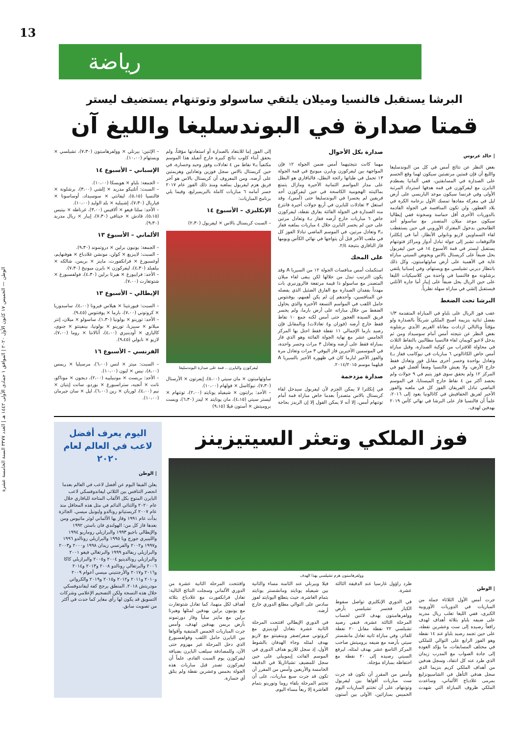13
رياضة
الوطن — الخميس ١٧ كانون الأول ٢٠٢٠ | الموافق ١ جمادى الأولى ١٤٤٢ هـ | العدد ٣٣٧٧ السنة الخامسة عشرة
البرشا يستقبل فالنسيا وميلان يلتقي ساسولو وتوتنهام يستضيف ليستر
قمتا صدارة في البوندسليغا والليغ آن
| خالد عرنوس
بغض النظر عن نتائج أمس في كل من البوندسليغا والليغ أن فإن قمتين مرتقبتين سيكون لهما وقع الحسم على الصدارة في المسابقتين، ففي ألمانيا يصطدم البايرن مع ليفركوزن في قمة هدفها استرداد المرتبة الأولى وفي فرنسا سيكون موعد الباريسي على أرض ليل في معركة مفادها تمسك الأول بزعامة الكرة في بلاد العطور، ولن تكون المنافسة في الجولة القادمة بالدوريات الأخرى أقل حماسة وسخونة ففي إيطاليا سيكون موعد ميلان المتصدر مع ساسولو أحد الطامحين بدخول المعترك الأوروبي في حين يستقطب لقاء السماويين لازيو ونابولي الأنظار، أما في إنكلترا فالتوقعات تشير إلى جولة تبادل أدوار ومراكز فتوتنهام يستقبل ليستر في قمة الأسبوع ١٤ في حين ليفربول يحل ضيفاً على كريستال بالاس ويخوض السيتي مباراة غاية في الأهمية على أرض ساوثهامبتون، وكل ذلك بانتظار ديربي تشيلسي مع ويستهام، وفي إسبانيا يلتقي برشلونة مع فالنسيا في واحدة من كلاسيكيات الليغا على حين الريال يحل ضيفاً على إيبار أما جاره الأتلتي فيستقبل إلشي في مباراة سهلة نظرياً.
البرشا تحت الضغط
عقب فوز الريال على بلباو في المباراة المتقدمة ١/٣ بفضل ثنائية بنزيمة أصبح الملكي شريكاً بالصدارة ولو مؤقتاً وبالتالي ازدادت معاناة الغريم الأبدي برشلونة بغض النظر عن نتيجته أمس أمام سوسيداد ومن ثم يدخل لاعبو كويمان لقاء فالنسيا مطالبين بالنقاط الثلاث في محاولة للاقتراب من كوكبة الصدارة، وقبل مباراة أمس خاض الكاتالوني ٦ مباريات في نيوكامب ففاز بـ٤ وتعادل بواحدة وخسر أخرى مقابل فوز وتعادل فقط خارج الأرض، ولا يعيش فالنسيا وضعاً أفضل فهو في المركز ١٢ ولم يحقق سوى فوز يتيم في ٩ جولات ولم يحصد أكثر من ٤ نقاط خارج الميستايا، في الموسم الماضي تبادل الفريقان الفوز كل في ملعبه والفوز الأخير لفريق الخفافيش في كاتالونيا يعود إلى ٢٠١٦، علماً أن فالنسيا فاز على البرشا في نهائي كأس ٢٠١٩ بهدفين لهدف.
صدارة بكل الأحوال
مهما كانت نتيجتيهما أمس ضمن الجولة ١٢ فإن المواجهة بين ليفركوزن وبايرن ميونيخ في قمة الجولة ١٣ تحمل في طياتها رائحة البطل، فالبافاري هو البطل على مدار المواسم الثمانية الأخيرة ومازال يتمتع بماكينته الهجومية الكاسحة في حين ليفركوزن أحد فريقين لم يخسرا في البوندسليغا حتى (أمس)، وقد استغل ٣ تعادلات للبايرن في أربع جولات أخيرة فانتزع منه الصدارة في الجولة الفائتة بفارق نقطة، ليفركوزن خاض ٦ مباريات خارج أرضه ففاز بـ٤ وتعادل مرتين على حين لم يخسر البايرن خلال ٤ مباريات بملعبه ففاز بـ٣ وتعادل مرتين، في الموسم الماضي تبادلا الفوز كل في ملعب الآخر قبل أن يتواجها في نهائي الكأس ويومها فاز البافاري بنتيجة ٢/٤.
على المحك
استكملت أمس منافسات الجولة ١٢ من السيريا A وقد يكون الترتيب تبدل من خلالها لكن يبقى لقاء ميلان المتصدر مع ساسولو ذا قيمة مرتفعة فالروزنيري بات مهدداً بفقدان الصدارة مع الفارق الضئيل الذي يفصله عن المنافسين، وأحدهم إن لم يكن أهمهم، يوفنتوس حامل اللقب في المواسم التسعة الأخيرة والذي يحاول الضغط من خلال مباراته على أرض بارما، ولم يخسر فريق السيدة العجوز حتى أمس لكنه جمع ١٠ نقاط فقط خارج أرضه (فوزان و٤ تعادلات) وبالمقابل فإن رصيد بارما الإجمالي ١١ نقطة فقط احتل بها المركز الخامس عشر مع نهاية الجولة الفائتة وهو الذي فاز بمباراة فقط على أرضه وتعادل ٣ مرات وخسر واحدة، في الموسمين الأخيرين فاز اليوفي ٣ مرات وتعادل مرة والفوز الأخير لبارما كان في ظهوره الأخير بالسيريا A قبلهما موسم ٢٠١٤/٢٠١٥.
صدارة مزدحمة
في إنكلترا لا يمكن الجزم لأن ليفربول سيدخل لقاء كريستال بالاس متصدراً بعدما خاض مباراة قمة أمام توتنهام أمس، إلا أنه لا يمكن القول إلا إن الريدز بحاجة إلى الفوز إما للابتعاد بالصدارة أو استعادتها مؤقتاً، ولم يحقق أبناء كلوب نتائج كبيرة خارج أنفيلد هذا الموسم مكتفياً بـ٧ نقاط من ٤ تعادلات وفوز وحيد وخسارة، في حين كريستال بالاس سجل فوزين وتعادلين وهزيمتين على أرضه، ومن المعروف أن كريستال بالاس هو آخر فريق هزم ليفربول بملعبه ومنذ ذلك الفوز عام ٢٠١٧ خسر أمامه ٦ مباريات كاملة بالبريميرليغ، وفيما يلي برنامج المباريات:
الإنكليزي – الأسبوع ١٤
– السبت كريستال بالاس × ليفربول (٢،٣٠)
ليفركوزن والبايرن .. قمة على صدارة البوندسليغا
ساوثهامبتون × مان سيتي (٥،٠٠)، إيفرتون × الأرسنال (٧،٣٠)، نيوكاسل × فولهام (١٠،٠٠).
– الأحد: برايتون × شيفيلد يونايتد (٢،٠٠)، توتنهام × ليستر سيتي (٤،١٥)، مان يونايتد × ليدز (٦،٣٠)، ويست بروميتش × أستون فيلا (٩،١٥)
– الإثنين: بيرنلي × وولفرهامبتون (٧،٣٠)، تشيلسي × ويستهام (١٠،٠٠).
الإسباني – الأسبوع ١٤
– الجمعة: بلباو × هويسكا (١٠،٠٠).
– السبت: أتلتيكو مدريد × إلشي (٣،٠٠)، برشلونة × فالنسيا (٥،١٥)، ليفانتي × سوسيداد، أوساسونا × فياريال (٧،٣٠)، إشبيلية × بلد الوليد (١٠،٠٠).
– الأحد: سلتا فيغو × ألافيس (٣،٠٠)، غرناطة × بيتيس (٥،١٥)، قادش × خيتافي (٧،٣٠)، إيبار × ريال مدريد (٩،٣٠).
الألماني – الأسبوع ١٣
– الجمعة: يونيون برلين × دروتموند (٩،٣٠).
– السبت: لايبزيغ × كولن، مونشن غلادباخ × هوفنهايم، أوغسبورغ × فرانكفورت، ماينز × بريمن، شالكه × بيلفيلد (٤،٣٠)، ليفركوزن × بايرن ميونيخ (٧،٣٠).
– الأحد: فرايبورغ × هيرتا برلين (٤،٣٠)، فولفسبورغ × شتوتغارت (٧،٠٠).
الإيطالي – الأسبوع ١٣
– السبت: فيورنتينا × هيلاس فيرونا (٤،٠٠)، سامبدوريا × كروتوني (٧،٠٠)، بارما × يوفنتوس (٩،٤٥).
– الأحد: تورينو × بولونيا (١،٣٠)، ساسولو × ميلان، إنتر ميلانو × سبيزيا، تورينو × بولونيا، بينفينتو × جنوى، كالياري × أودينيزي (٤،٠٠)، أتالانتا × روما (٧،٠٠)، لازيو × نابولي (٩،٤٥).
الفرنسي – الأسبوع ١٦
– السبت: ميتز × لنس (٦،٠٠)، مرسيليا × ريمس (٨،٠٠)، نيس × ليون (١٠،٠٠).
– الأحد: بريست × مونبيلييه (٢،٠٠)، ديجون × موناكو، نانت × أنجيه، ستراسبورغ × بوردو، سانت إيتيان × نيم (٤،٠٠)، لوريان × رين (٦،٠٠)، ليل × سان جيرمان (١٠،٠٠).
فوز الملكي وتعثر السيتيزينز
وولفرهامبتون هزم تشيلسي بهذا الهدف
| الوطن
جرت أمس الأول الثلاثاء جملة من المباريات في الدوريات الأوروبية الكبرى، ففي الليغا تغلب ريال مدريد على ضيفه بلباو بثلاثة أهداف لهدف رافعاً رصيده إلى ست وعشرين نقطة، على حين تجمد رصيد بلباو عند ١٤ نقطة وهو الفوز الرابع على التوالي للملكي في مختلف المسابقات، ما يؤكد العودة إلى جادة الصواب مع المدرب زيدان الذي طرد عنه كل انتقاد، وسجل هدفين من أهداف الملكي كريم بنزيما الذي سجل هدفي التأهل في الشامبيونزليغ بمرمى غلادباخ الألماني، وساعدت الملكي ظروف المباراة التي شهدت طرد راؤول غارسيا عند الدقيقة الثالثة عشرة.
في الدوري الإنكليزي تواصل سقوط الكبار فخسر تشيلسي بأرض وولفرهامبتون بهدف لاثنين لحساب المرحلة الثالثة عشرة، فبقي رصيد تشيلسي ٢٢ نقطة مقابل ٢٠ نقطة للفائز، وفي مباراة ثانية تعادل مانشستر سيتي بأرضه مع ضيفه بروميتش صاحب المركز التاسع عشر بهدف لمثله، ليرفع السيتي رصيده إلى ٢٠ نقطة مع احتفاظه بمباراة مؤجلة.
وأمس من المقرر أن تكون قد جرت ست مباريات أقواها بين ليفربول وتوتنهام، على أن تختتم المباريات اليوم الخميس بمباراتين، الأولى بين أستون فيلا وبيرنلي عند الثامنة مساء والثانية بين شيفيلد يونايتد ومانشستر يونايتد بتمام العاشرة، حيث يتطلع اليونايتد لفوز سادس على التوالي مطلع الدوري خارج أرضه.
في الدوري الإيطالي افتتحت المرحلة الثانية عشرة بتعادل أودينيزي مع كروتوني صفر/صفر وبينفينتو مع لازيو بهدف لمثله وجاء الهدفان بالشوط الأول، إذ سجل للازيو هداف الدوري في الموسم الفائت إيموبيلي على حين سجل للمضيف تشياتاريلا في الدقيقة الخامسة والأربعين وأمس من المقرر أن تكون قد جرت سبع مباريات، على أن تختتم المرحلة بلقاء روما وتورينو بتمام العاشرة إلا ربعاً مساء اليوم.
وافتتحت المرحلة الثانية عشرة من الدوري الألماني وسجلت النتائج التالية: تعادل فرانكفورت مع غلادباخ بثلاثة أهداف لكل منهما، كما تعادل شتوتغارت مع يونيون برلين بهدفين لمثلها وهيرتا برلين مع ماينز سلباً وفاز دورتموند بأرض بريمن بهدفين لهدف، وأمس جرت المباريات الخمس المتبقية وأقواها بين البايرن حامل اللقب وفولفسبورغ الذي دخل المرحلة غير مهزوم حتى الآن، وللمصادفة سيلعب البايرن بضيافة ليفركوزن يوم السبت القادم، علماً أن ليفركوزن تصدر قبل مباريات هذه الجولة بخمس وعشرين نقطة ولم يتلق أي خسارة.
اليوم يعرف أفضل لاعب في العالم لعام ٢٠٢٠
| الوطن
يعلن الفيفا اليوم عن أفضل لاعب في العالم بعدما انحصر التنافس بين الثلاثي ليفاندوفسكي لاعب البايرن المتوج بكل الألقاب المتاحة للبافاري خلال عام ٢٠٢٠ والثنائي الدائم في مثل هذه المحافل منذ عام ٢٠٠٧ كريستيانو رونالدو وليونيل ميسي. الجائزة بدأت عام ١٩٩١ وفاز بها الألماني لوثر ماتيوس ومن بعدها فاز كل من: الهولندي فان باستن ١٩٩٢ والإيطالي باجيو ١٩٩٣ والبرازيلي روماريو ١٩٩٤ والليبيري جورج ويا ١٩٩٥ والبرازيلي رونالدو ١٩٩٦ و١٩٩٧ و٢٠٠٢ والفرنسي زيدان ١٩٩٨ و٢٠٠٠ و٢٠٠٣ والبرازيلي ريفالدو ١٩٩٩ والبرتغالي فيغو ٢٠٠١ والبرازيلي رونالدينيو ٢٠٠٤ و٢٠٠٥ والبرازيلي كاكا ٢٠٠٦ والبرتغالي رونالدو ٢٠٠٨ و٢٠١٣ و٢٠١٤ و٢٠١٦ و٢٠١٧ والأرجنتيني ميسي أعوام ٢٠٠٩ و٢٠١٠ و٢٠١١ و٢٠١٢ و٢٠١٥ و٢٠١٩ والكرواتي مودريتش ٢٠١٨. المنطق يرجح كفة ليفاندوفسكي خلال هذه النسخة ولكن التضخيم الإعلامي وشركات التسويق قد يكون لها رأي مغاير كما حدث في أكثر من تصويت سابق.